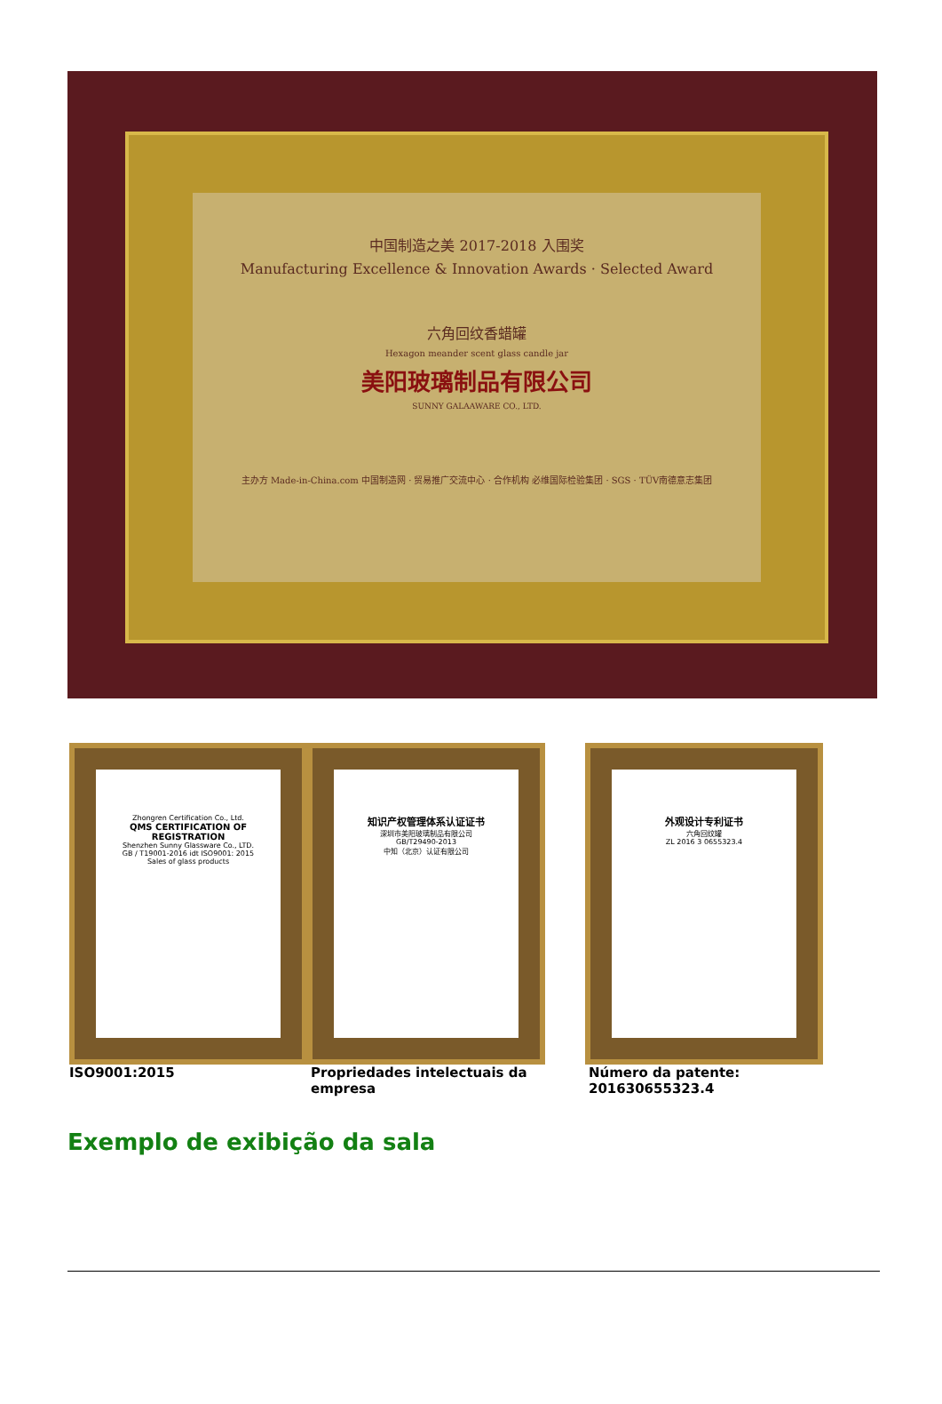中国制造之美 2017-2018 入围奖
Manufacturing Excellence & Innovation Awards · Selected Award
六角回纹香蜡罐
Hexagon meander scent glass candle jar
美阳玻璃制品有限公司
SUNNY GALAAWARE CO., LTD.
主办方 Made-in-China.com 中国制造网 · 贸易推广交流中心 · 合作机构 必维国际检验集团 · SGS · TÜV南德意志集团
Zhongren Certification Co., Ltd.
QMS CERTIFICATION OF REGISTRATION
Shenzhen Sunny Glassware Co., LTD.
GB / T19001-2016 idt ISO9001: 2015
Sales of glass products
知识产权管理体系认证证书
深圳市美阳玻璃制品有限公司
GB/T29490-2013
中知（北京）认证有限公司
外观设计专利证书
六角回纹罐
ZL 2016 3 0655323.4
ISO9001:2015 Propriedades intelectuais da empresa
Número da patente: 201630655323.4
Exemplo de exibição da sala